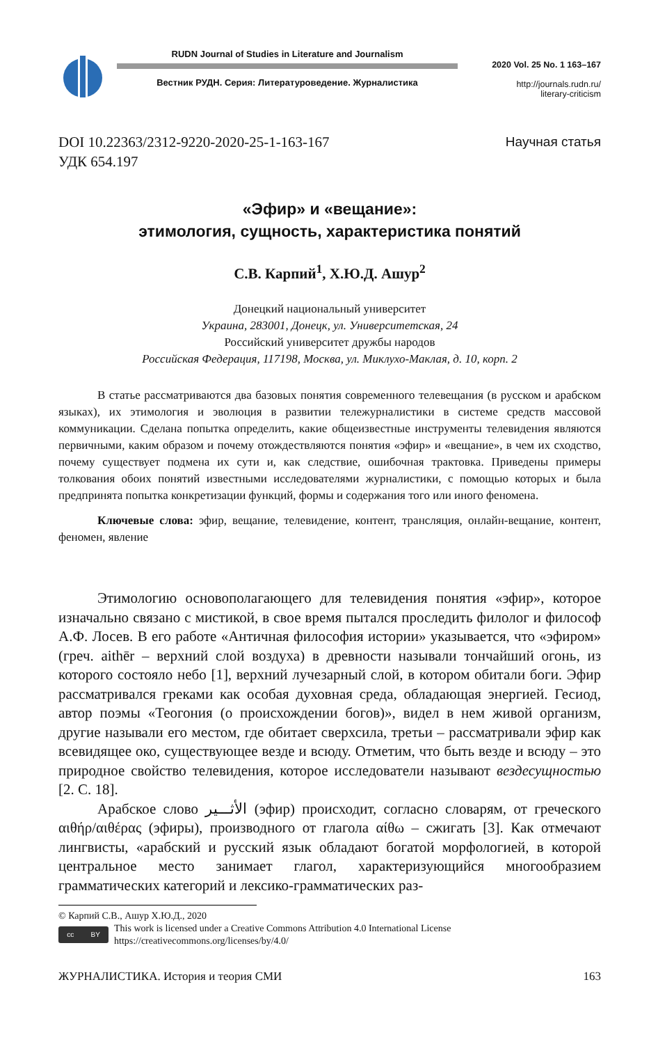RUDN Journal of Studies in Literature and Journalism
Вестник РУДН. Серия: Литературоведение. Журналистика
2020 Vol. 25 No. 1 163–167
http://journals.rudn.ru/
literary-criticism
DOI 10.22363/2312-9220-2020-25-1-163-167
УДК 654.197
Научная статья
«Эфир» и «вещание»:
этимология, сущность, характеристика понятий
С.В. Карпий<sup>1</sup>, Х.Ю.Д. Ашур<sup>2</sup>
Донецкий национальный университет
Украина, 283001, Донецк, ул. Университетская, 24
Российский университет дружбы народов
Российская Федерация, 117198, Москва, ул. Миклухо-Маклая, д. 10, корп. 2
В статье рассматриваются два базовых понятия современного телевещания (в русском и арабском языках), их этимология и эволюция в развитии тележурналистики в системе средств массовой коммуникации. Сделана попытка определить, какие общеизвестные инструменты телевидения являются первичными, каким образом и почему отождествляются понятия «эфир» и «вещание», в чем их сходство, почему существует подмена их сути и, как следствие, ошибочная трактовка. Приведены примеры толкования обоих понятий известными исследователями журналистики, с помощью которых и была предпринята попытка конкретизации функций, формы и содержания того или иного феномена.
Ключевые слова: эфир, вещание, телевидение, контент, трансляция, онлайн-вещание, контент, феномен, явление
Этимологию основополагающего для телевидения понятия «эфир», которое изначально связано с мистикой, в свое время пытался проследить филолог и философ А.Ф. Лосев. В его работе «Античная философия истории» указывается, что «эфиром» (греч. aithēr – верхний слой воздуха) в древности называли тончайший огонь, из которого состояло небо [1], верхний лучезарный слой, в котором обитали боги. Эфир рассматривался греками как особая духовная среда, обладающая энергией. Гесиод, автор поэмы «Теогония (о происхождении богов)», видел в нем живой организм, другие называли его местом, где обитает сверхсила, третьи – рассматривали эфир как всевидящее око, существующее везде и всюду. Отметим, что быть везде и всюду – это природное свойство телевидения, которое исследователи называют вездесущностью [2. С. 18].
Арабское слово الأثـــير (эфир) происходит, согласно словарям, от греческого αιθήρ/αιθέρας (эфиры), производного от глагола αίθω – сжигать [3]. Как отмечают лингвисты, «арабский и русский язык обладают богатой морфологией, в которой центральное место занимает глагол, характеризующийся многообразием грамматических категорий и лексико-грамматических раз-
© Карпий С.В., Ашур Х.Ю.Д., 2020
cc BY
This work is licensed under a Creative Commons Attribution 4.0 International License
https://creativecommons.org/licenses/by/4.0/
ЖУРНАЛИСТИКА. История и теория СМИ 163